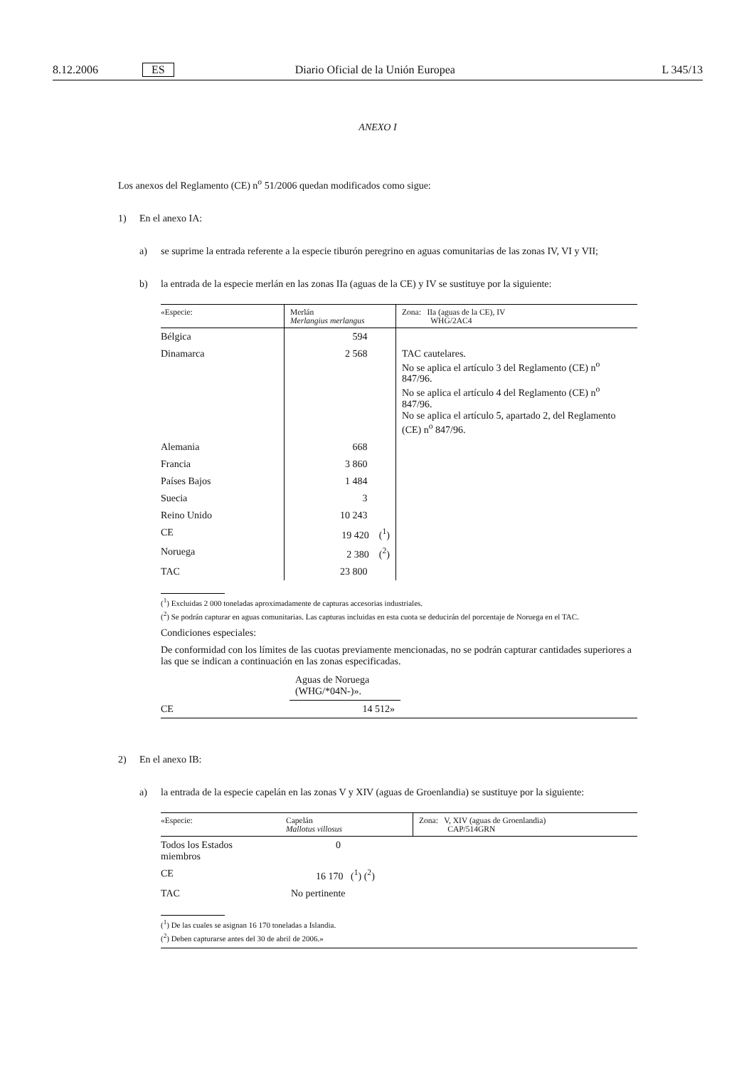8.12.2006 ES Diario Oficial de la Unión Europea L 345/13
ANEXO I
Los anexos del Reglamento (CE) n<sup>o</sup> 51/2006 quedan modificados como sigue:
1) En el anexo IA:
a) se suprime la entrada referente a la especie tiburón peregrino en aguas comunitarias de las zonas IV, VI y VII;
b) la entrada de la especie merlán en las zonas IIa (aguas de la CE) y IV se sustituye por la siguiente:
| «Especie: | Merlán Merlangius merlangus | Zona: IIa (aguas de la CE), IV WHG/2AC4 |
| Bélgica | 594 | |
| Dinamarca | 2 568 | TAC cautelares. No se aplica el artículo 3 del Reglamento (CE) n<sup>o</sup> 847/96. No se aplica el artículo 4 del Reglamento (CE) n<sup>o</sup> 847/96. No se aplica el artículo 5, apartado 2, del Reglamento (CE) n<sup>o</sup> 847/96. |
| Alemania | 668 | |
| Francia | 3 860 | |
| Países Bajos | 1 484 | |
| Suecia | 3 | |
| Reino Unido | 10 243 | |
| CE | 19 420 (<sup>1</sup>) | |
| Noruega | 2 380 (<sup>2</sup>) | |
| TAC | 23 800 | |
(<sup>1</sup>) Excluidas 2 000 toneladas aproximadamente de capturas accesorias industriales.
(<sup>2</sup>) Se podrán capturar en aguas comunitarias. Las capturas incluidas en esta cuota se deducirán del porcentaje de Noruega en el TAC.
Condiciones especiales:
De conformidad con los límites de las cuotas previamente mencionadas, no se podrán capturar cantidades superiores a las que se indican a continuación en las zonas especificadas.
| | Aguas de Noruega (WHG/*04N-)». | |
| CE | 14 512» | |
2) En el anexo IB:
a) la entrada de la especie capelán en las zonas V y XIV (aguas de Groenlandia) se sustituye por la siguiente:
| «Especie: | Capelán Mallotus villosus | Zona: V, XIV (aguas de Groenlandia) CAP/514GRN |
| Todos los Estados miembros | 0 | |
| CE | 16 170 (<sup>1</sup>) (<sup>2</sup>) | |
| TAC | No pertinente | |
(<sup>1</sup>) De las cuales se asignan 16 170 toneladas a Islandia.
(<sup>2</sup>) Deben capturarse antes del 30 de abril de 2006.»